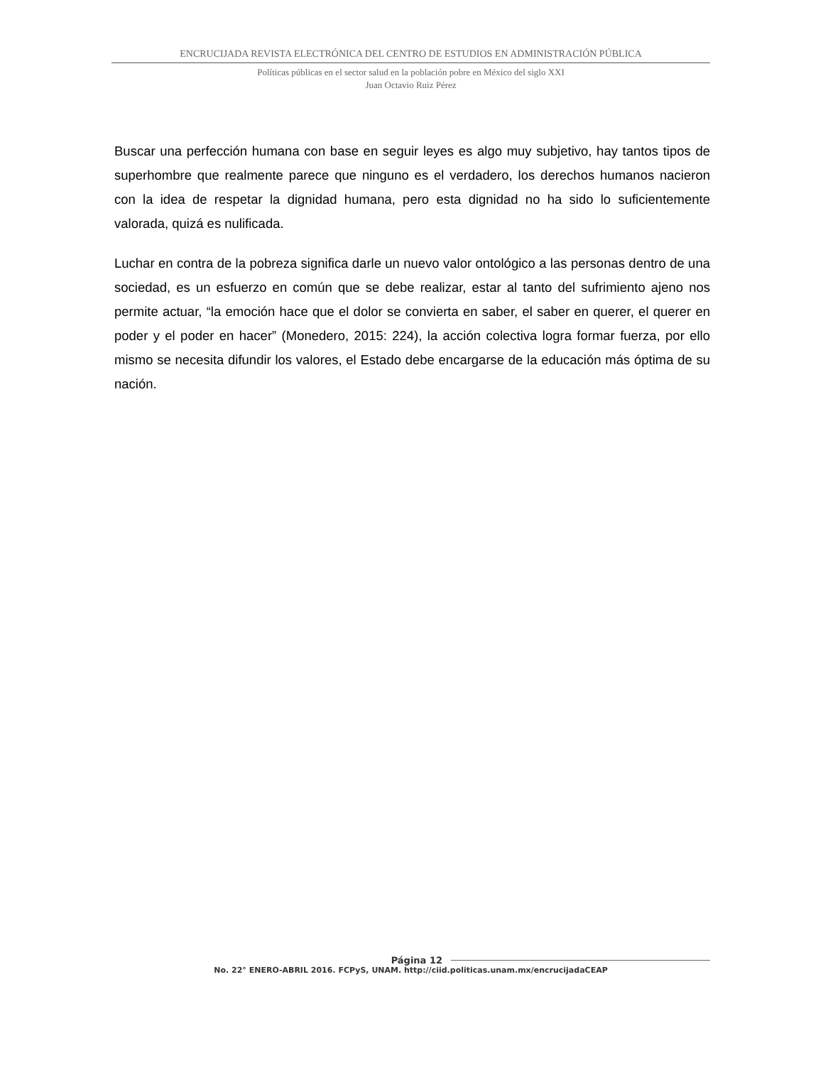ENCRUCIJADA REVISTA ELECTRÓNICA DEL CENTRO DE ESTUDIOS EN ADMINISTRACIÓN PÚBLICA
Políticas públicas en el sector salud en la población pobre en México del siglo XXI
Juan Octavio Ruiz Pérez
Buscar una perfección humana con base en seguir leyes es algo muy subjetivo, hay tantos tipos de superhombre que realmente parece que ninguno es el verdadero, los derechos humanos nacieron con la idea de respetar la dignidad humana, pero esta dignidad no ha sido lo suficientemente valorada, quizá es nulificada.
Luchar en contra de la pobreza significa darle un nuevo valor ontológico a las personas dentro de una sociedad, es un esfuerzo en común que se debe realizar, estar al tanto del sufrimiento ajeno nos permite actuar, “la emoción hace que el dolor se convierta en saber, el saber en querer, el querer en poder y el poder en hacer” (Monedero, 2015: 224), la acción colectiva logra formar fuerza, por ello mismo se necesita difundir los valores, el Estado debe encargarse de la educación más óptima de su nación.
Página 12
No. 22° ENERO-ABRIL 2016. FCPyS, UNAM. http://ciid.politicas.unam.mx/encrucijadaCEAP